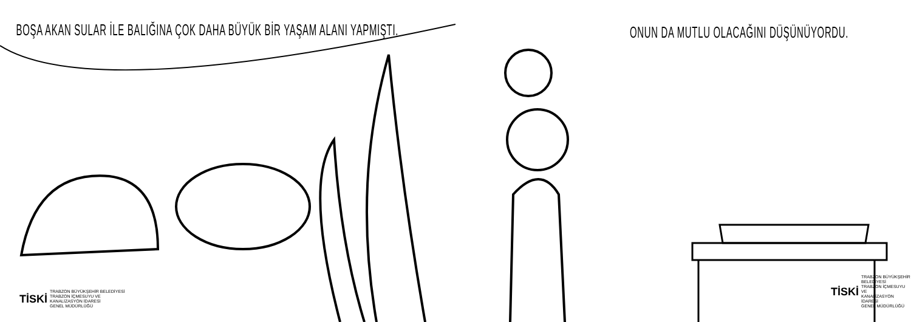BOŞA AKAN SULAR İLE BALIĞINA ÇOK DAHA BÜYÜK BİR YAŞAM ALANI YAPMIŞTI.
TİSKİ TRABZON BÜYÜKŞEHİR BELEDİYESİ
TRABZON İÇMESUYU VE
KANALİZASYON İDARESİ
GENEL MÜDÜRLÜĞÜ
ONUN DA MUTLU OLACAĞINI DÜŞÜNÜYORDU.
TİSKİ TRABZON BÜYÜKŞEHİR BELEDİYESİ
TRABZON İÇMESUYU VE
KANALİZASYON İDARESİ
GENEL MÜDÜRLÜĞÜ